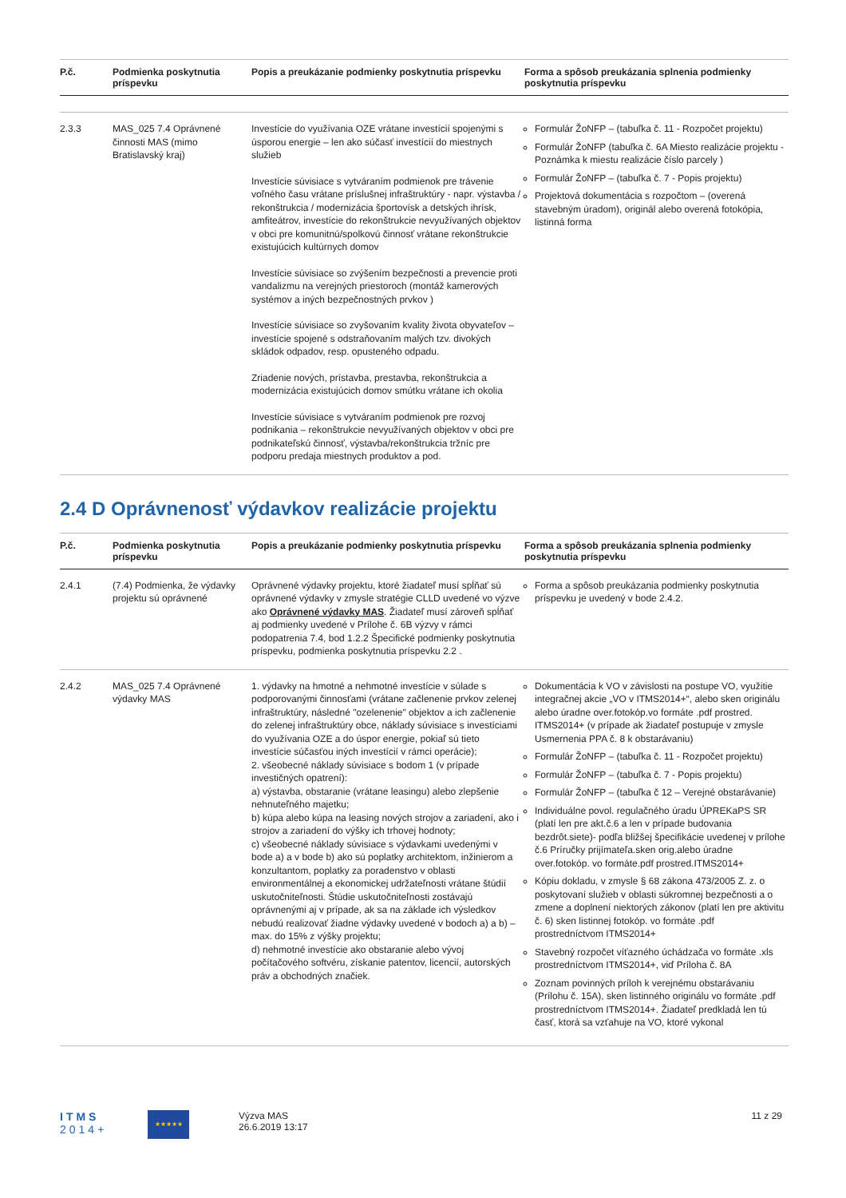| P.č. | Podmienka poskytnutia príspevku | Popis a preukázanie podmienky poskytnutia príspevku | Forma a spôsob preukázania splnenia podmienky poskytnutia príspevku |
| --- | --- | --- | --- |
| 2.3.3 | MAS_025 7.4 Oprávnené činnosti MAS (mimo Bratislavský kraj) | Investície do využívania OZE vrátane investícií spojenými s úsporou energie – len ako súčasť investícií do miestnych služieb Investície súvisiace s vytváraním podmienok pre trávenie voľného času vrátane príslušnej infraštruktúry - napr. výstavba / rekonštrukcia / modernizácia športovísk a detských ihrísk, amfiteátrov, investície do rekonštrukcie nevyužívaných objektov v obci pre komunitnú/spolkovú činnosť vrátane rekonštrukcie existujúcich kultúrnych domov Investície súvisiace so zvýšením bezpečnosti a prevencie proti vandalizmu na verejných priestoroch (montáž kamerových systémov a iných bezpečnostných prvkov ) Investície súvisiace so zvyšovaním kvality života obyvateľov – investície spojené s odstraňovaním malých tzv. divokých skládok odpadov, resp. opusteného odpadu. Zriadenie nových, prístavba, prestavba, rekonštrukcia a modernizácia existujúcich domov smútku vrátane ich okolia Investície súvisiace s vytváraním podmienok pre rozvoj podnikania – rekonštrukcie nevyužívaných objektov v obci pre podnikateľskú činnosť, výstavba/rekonštrukcia tržníc pre podporu predaja miestnych produktov a pod. | Formulár ŽoNFP – (tabuľka č. 11 - Rozpočet projektu) Formulár ŽoNFP (tabuľka č. 6A Miesto realizácie projektu - Poznámka k miestu realizácie číslo parcely ) Formulár ŽoNFP – (tabuľka č. 7 - Popis projektu) Projektová dokumentácia s rozpočtom – (overená stavebným úradom), originál alebo overená fotokópia, listinná forma |
2.4 D Oprávnenosť výdavkov realizácie projektu
| P.č. | Podmienka poskytnutia príspevku | Popis a preukázanie podmienky poskytnutia príspevku | Forma a spôsob preukázania splnenia podmienky poskytnutia príspevku |
| --- | --- | --- | --- |
| 2.4.1 | (7.4) Podmienka, že výdavky projektu sú oprávnené | Oprávnené výdavky projektu, ktoré žiadateľ musí spĺňať sú oprávnené výdavky v zmysle stratégie CLLD uvedené vo výzve ako Oprávnené výdavky MAS . Žiadateľ musí zároveň spĺňať aj podmienky uvedené v Prílohe č. 6B výzvy v rámci podopatrenia 7.4, bod 1.2.2 Špecifické podmienky poskytnutia príspevku, podmienka poskytnutia príspevku 2.2 . | Forma a spôsob preukázania podmienky poskytnutia príspevku je uvedený v bode 2.4.2. |
| 2.4.2 | MAS_025 7.4 Oprávnené výdavky MAS | 1. výdavky na hmotné a nehmotné investície v súlade s podporovanými činnosťami (vrátane začlenenie prvkov zelenej infraštruktúry, následné "ozelenenie" objektov a ich začlenenie do zelenej infraštruktúry obce, náklady súvisiace s investíciami do využívania OZE a do úspor energie, pokiaľ sú tieto investície súčasťou iných investícií v rámci operácie); 2. všeobecné náklady súvisiace s bodom 1 (v prípade investičných opatrení): a) výstavba, obstaranie (vrátane leasingu) alebo zlepšenie nehnuteľného majetku; b) kúpa alebo kúpa na leasing nových strojov a zariadení, ako i strojov a zariadení do výšky ich trhovej hodnoty; c) všeobecné náklady súvisiace s výdavkami uvedenými v bode a) a v bode b) ako sú poplatky architektom, inžinierom a konzultantom, poplatky za poradenstvo v oblasti environmentálnej a ekonomickej udržateľnosti vrátane štúdií uskutočniteľnosti. Štúdie uskutočniteľnosti zostávajú oprávnenými aj v prípade, ak sa na základe ich výsledkov nebudú realizovať žiadne výdavky uvedené v bodoch a) a b) – max. do 15% z výšky projektu; d) nehmotné investície ako obstaranie alebo vývoj počítačového softvéru, získanie patentov, licencií, autorských práv a obchodných značiek. | Dokumentácia k VO v závislosti na postupe VO, využitie integračnej akcie „VO v ITMS2014+“, alebo sken originálu alebo úradne over.fotokóp.vo formáte .pdf prostred. ITMS2014+ (v prípade ak žiadateľ postupuje v zmysle Usmernenia PPA č. 8 k obstarávaniu) Formulár ŽoNFP – (tabuľka č. 11 - Rozpočet projektu) Formulár ŽoNFP – (tabuľka č. 7 - Popis projektu) Formulár ŽoNFP – (tabuľka č 12 – Verejné obstarávanie) Individuálne povol. regulačného úradu ÚPREKaPS SR (platí len pre akt.č.6 a len v prípade budovania bezdrôt.siete)- podľa bližšej špecifikácie uvedenej v prílohe č.6 Príručky prijímateľa.sken orig.alebo úradne over.fotokóp. vo formáte.pdf prostred.ITMS2014+ Kópiu dokladu, v zmysle § 68 zákona 473/2005 Z. z. o poskytovaní služieb v oblasti súkromnej bezpečnosti a o zmene a doplnení niektorých zákonov (platí len pre aktivitu č. 6) sken listinnej fotokóp. vo formáte .pdf prostredníctvom ITMS2014+ Stavebný rozpočet víťazného úchádzača vo formáte .xls prostredníctvom ITMS2014+, viď Príloha č. 8A Zoznam povinných príloh k verejnému obstarávaniu (Prílohu č. 15A), sken listinného originálu vo formáte .pdf prostredníctvom ITMS2014+. Žiadateľ predkladá len tú časť, ktorá sa vzťahuje na VO, ktoré vykonal |
ITMS
2014+
★★★★★
Výzva MAS
26.6.2019 13:17
11 z 29